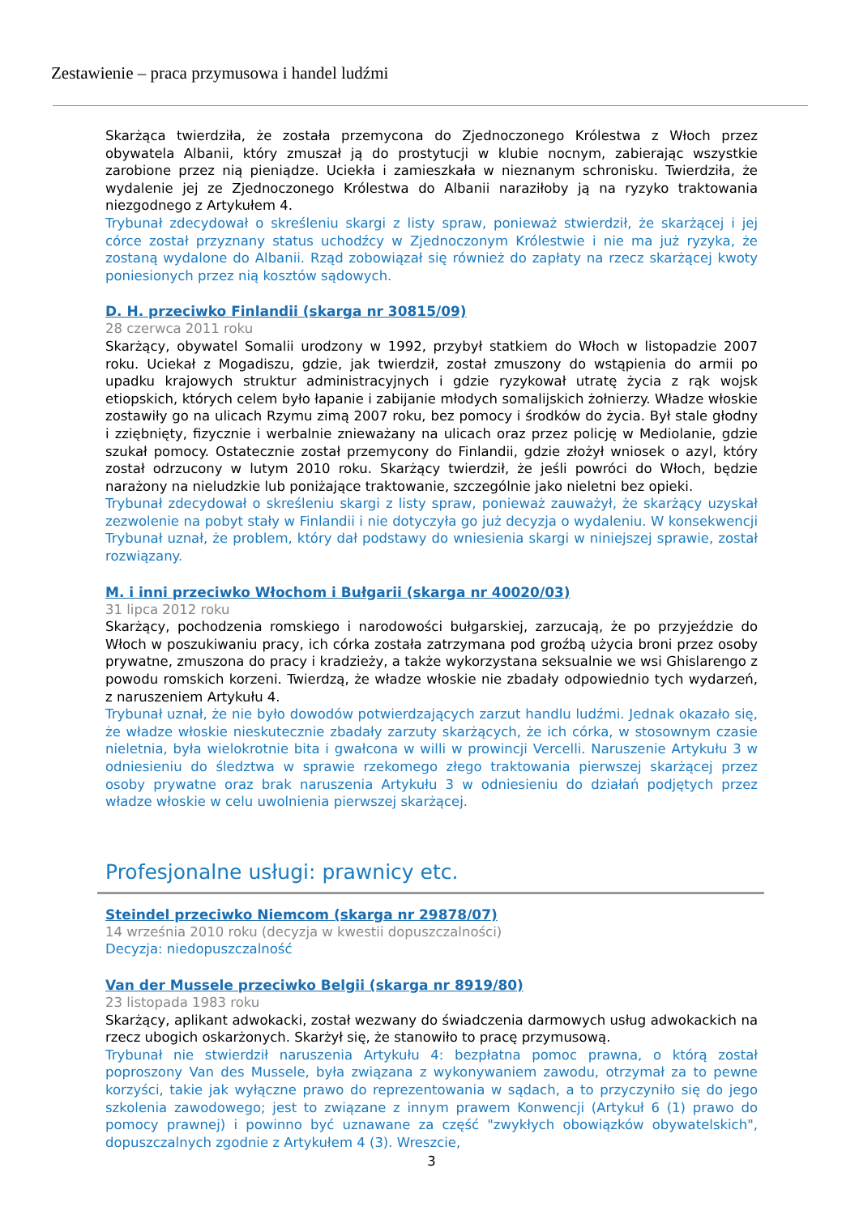Zestawienie – praca przymusowa i handel ludźmi
Skarżąca twierdziła, że została przemycona do Zjednoczonego Królestwa z Włoch przez obywatela Albanii, który zmuszał ją do prostytucji w klubie nocnym, zabierając wszystkie zarobione przez nią pieniądze. Uciekła i zamieszkała w nieznanym schronisku. Twierdziła, że wydalenie jej ze Zjednoczonego Królestwa do Albanii naraziłoby ją na ryzyko traktowania niezgodnego z Artykułem 4.
Trybunał zdecydował o skreśleniu skargi z listy spraw, ponieważ stwierdził, że skarżącej i jej córce został przyznany status uchodźcy w Zjednoczonym Królestwie i nie ma już ryzyka, że zostaną wydalone do Albanii. Rząd zobowiązał się również do zapłaty na rzecz skarżącej kwoty poniesionych przez nią kosztów sądowych.
D. H. przeciwko Finlandii (skarga nr 30815/09)
28 czerwca 2011 roku
Skarżący, obywatel Somalii urodzony w 1992, przybył statkiem do Włoch w listopadzie 2007 roku. Uciekał z Mogadiszu, gdzie, jak twierdził, został zmuszony do wstąpienia do armii po upadku krajowych struktur administracyjnych i gdzie ryzykował utratę życia z rąk wojsk etiopskich, których celem było łapanie i zabijanie młodych somalijskich żołnierzy. Władze włoskie zostawiły go na ulicach Rzymu zimą 2007 roku, bez pomocy i środków do życia. Był stale głodny i zziębnięty, fizycznie i werbalnie znieważany na ulicach oraz przez policję w Mediolanie, gdzie szukał pomocy. Ostatecznie został przemycony do Finlandii, gdzie złożył wniosek o azyl, który został odrzucony w lutym 2010 roku. Skarżący twierdził, że jeśli powróci do Włoch, będzie narażony na nieludzkie lub poniżające traktowanie, szczególnie jako nieletni bez opieki.
Trybunał zdecydował o skreśleniu skargi z listy spraw, ponieważ zauważył, że skarżący uzyskał zezwolenie na pobyt stały w Finlandii i nie dotyczyła go już decyzja o wydaleniu. W konsekwencji Trybunał uznał, że problem, który dał podstawy do wniesienia skargi w niniejszej sprawie, został rozwiązany.
M. i inni przeciwko Włochom i Bułgarii (skarga nr 40020/03)
31 lipca 2012 roku
Skarżący, pochodzenia romskiego i narodowości bułgarskiej, zarzucają, że po przyjeździe do Włoch w poszukiwaniu pracy, ich córka została zatrzymana pod groźbą użycia broni przez osoby prywatne, zmuszona do pracy i kradzieży, a także wykorzystana seksualnie we wsi Ghislarengo z powodu romskich korzeni. Twierdzą, że władze włoskie nie zbadały odpowiednio tych wydarzeń, z naruszeniem Artykułu 4.
Trybunał uznał, że nie było dowodów potwierdzających zarzut handlu ludźmi. Jednak okazało się, że władze włoskie nieskutecznie zbadały zarzuty skarżących, że ich córka, w stosownym czasie nieletnia, była wielokrotnie bita i gwałcona w willi w prowincji Vercelli. Naruszenie Artykułu 3 w odniesieniu do śledztwa w sprawie rzekomego złego traktowania pierwszej skarżącej przez osoby prywatne oraz brak naruszenia Artykułu 3 w odniesieniu do działań podjętych przez władze włoskie w celu uwolnienia pierwszej skarżącej.
Profesjonalne usługi: prawnicy etc.
Steindel przeciwko Niemcom (skarga nr 29878/07)
14 września 2010 roku (decyzja w kwestii dopuszczalności)
Decyzja: niedopuszczalność
Van der Mussele przeciwko Belgii (skarga nr 8919/80)
23 listopada 1983 roku
Skarżący, aplikant adwokacki, został wezwany do świadczenia darmowych usług adwokackich na rzecz ubogich oskarżonych. Skarżył się, że stanowiło to pracę przymusową.
Trybunał nie stwierdził naruszenia Artykułu 4: bezpłatna pomoc prawna, o którą został poproszony Van des Mussele, była związana z wykonywaniem zawodu, otrzymał za to pewne korzyści, takie jak wyłączne prawo do reprezentowania w sądach, a to przyczyniło się do jego szkolenia zawodowego; jest to związane z innym prawem Konwencji (Artykuł 6 (1) prawo do pomocy prawnej) i powinno być uznawane za część "zwykłych obowiązków obywatelskich", dopuszczalnych zgodnie z Artykułem 4 (3). Wreszcie,
3